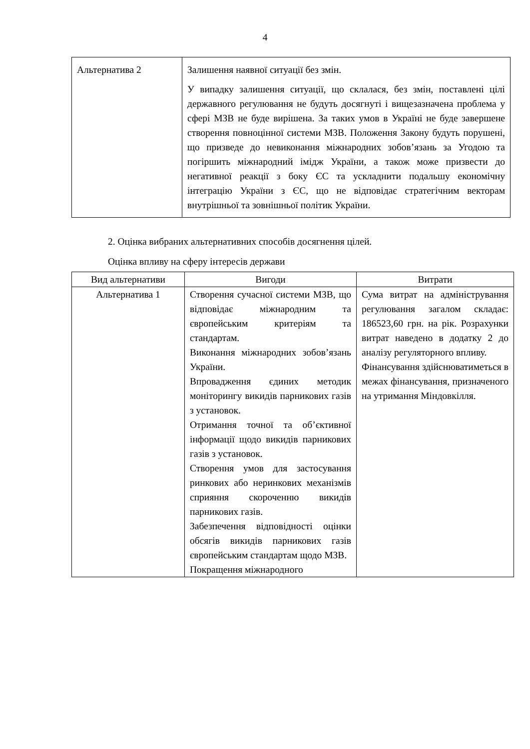4
| Альтернатива 2 | Залишення наявної ситуації без змін. У випадку залишення ситуації, що склалася, без змін, поставлені цілі державного регулювання не будуть досягнуті і вищезазначена проблема у сфері МЗВ не буде вирішена. За таких умов в Україні не буде завершене створення повноцінної системи МЗВ. Положення Закону будуть порушені, що призведе до невиконання міжнародних зобов’язань за Угодою та погіршить міжнародний імідж України, а також може призвести до негативної реакції з боку ЄС та ускладнити подальшу економічну інтеграцію України з ЄС, що не відповідає стратегічним векторам внутрішньої та зовнішньої політик України. |
2. Оцінка вибраних альтернативних способів досягнення цілей.
Оцінка впливу на сферу інтересів держави
| Вид альтернативи | Вигоди | Витрати |
| --- | --- | --- |
| Альтернатива 1 | Створення сучасної системи МЗВ, що відповідає міжнародним та європейським критеріям та стандартам. Виконання міжнародних зобов’язань України. Впровадження єдиних методик моніторингу викидів парникових газів з установок. Отримання точної та об’єктивної інформації щодо викидів парникових газів з установок. Створення умов для застосування ринкових або неринкових механізмів сприяння скороченню викидів парникових газів. Забезпечення відповідності оцінки обсягів викидів парникових газів європейським стандартам щодо МЗВ. Покращення міжнародного | Сума витрат на адміністрування регулювання загалом складає: 186523,60 грн. на рік. Розрахунки витрат наведено в додатку 2 до аналізу регуляторного впливу. Фінансування здійснюватиметься в межах фінансування, призначеного на утримання Міндовкілля. |